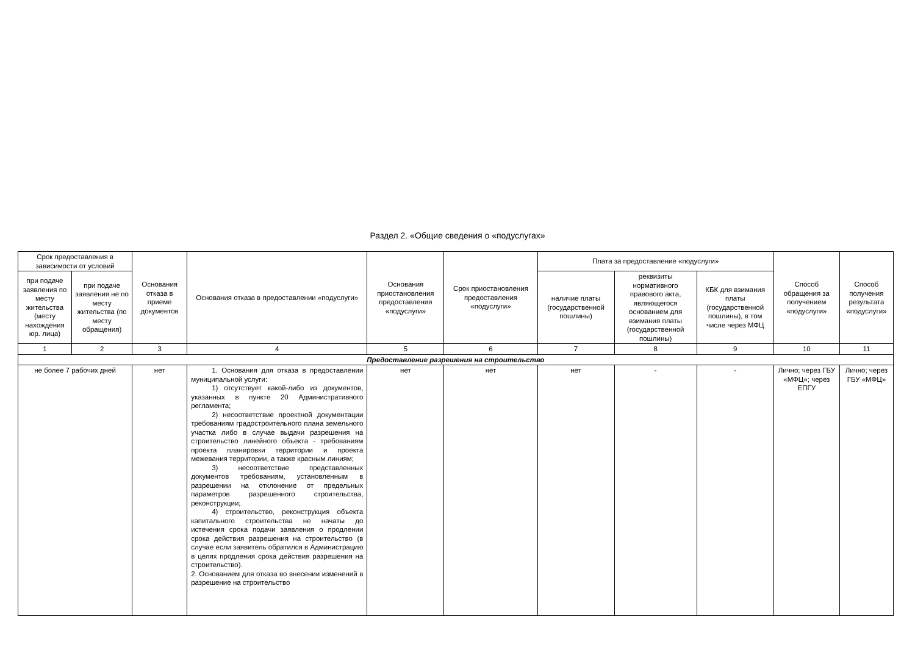Раздел 2. «Общие сведения о «подуслугах»
| Срок предоставления в зависимости от условий | | Основания отказа в приеме документов | Основания отказа в предоставлении «подуслуги» | Основания приостановления предоставления «подуслуги» | Срок приостановления предоставления «подуслуги» | Плата за предоставление «подуслуги» | | | Способ обращения за получением «подуслуги» | Способ получения результата «подуслуги» |
| --- | --- | --- | --- | --- | --- | --- | --- | --- | --- | --- |
| при подаче заявления по месту жительства (месту нахождения юр. лица) | при подаче заявления не по месту жительства (по месту обращения) | | | | | наличие платы (государственной пошлины) | реквизиты нормативного правового акта, являющегося основанием для взимания платы (государственной пошлины) | КБК для взимания платы (государственной пошлины), в том числе через МФЦ | | |
| 1 | 2 | 3 | 4 | 5 | 6 | 7 | 8 | 9 | 10 | 11 |
| Предоставление разрешения на строительство | | | | | | | | | | |
| не более 7 рабочих дней | | нет | 1. Основания для отказа в предоставлении муниципальной услуги: 1) отсутствует какой-либо из документов, указанных в пункте 20 Административного регламента; 2) несоответствие проектной документации требованиям градостроительного плана земельного участка либо в случае выдачи разрешения на строительство линейного объекта - требованиям проекта планировки территории и проекта межевания территории, а также красным линиям; 3) несоответствие представленных документов требованиям, установленным в разрешении на отклонение от предельных параметров разрешенного строительства, реконструкции; 4) строительство, реконструкция объекта капитального строительства не начаты до истечения срока подачи заявления о продлении срока действия разрешения на строительство (в случае если заявитель обратился в Администрацию в целях продления срока действия разрешения на строительство). 2. Основанием для отказа во внесении изменений в разрешение на строительство | нет | нет | нет | - | - | Лично; через ГБУ «МФЦ»; через ЕПГУ | Лично; через ГБУ «МФЦ» |